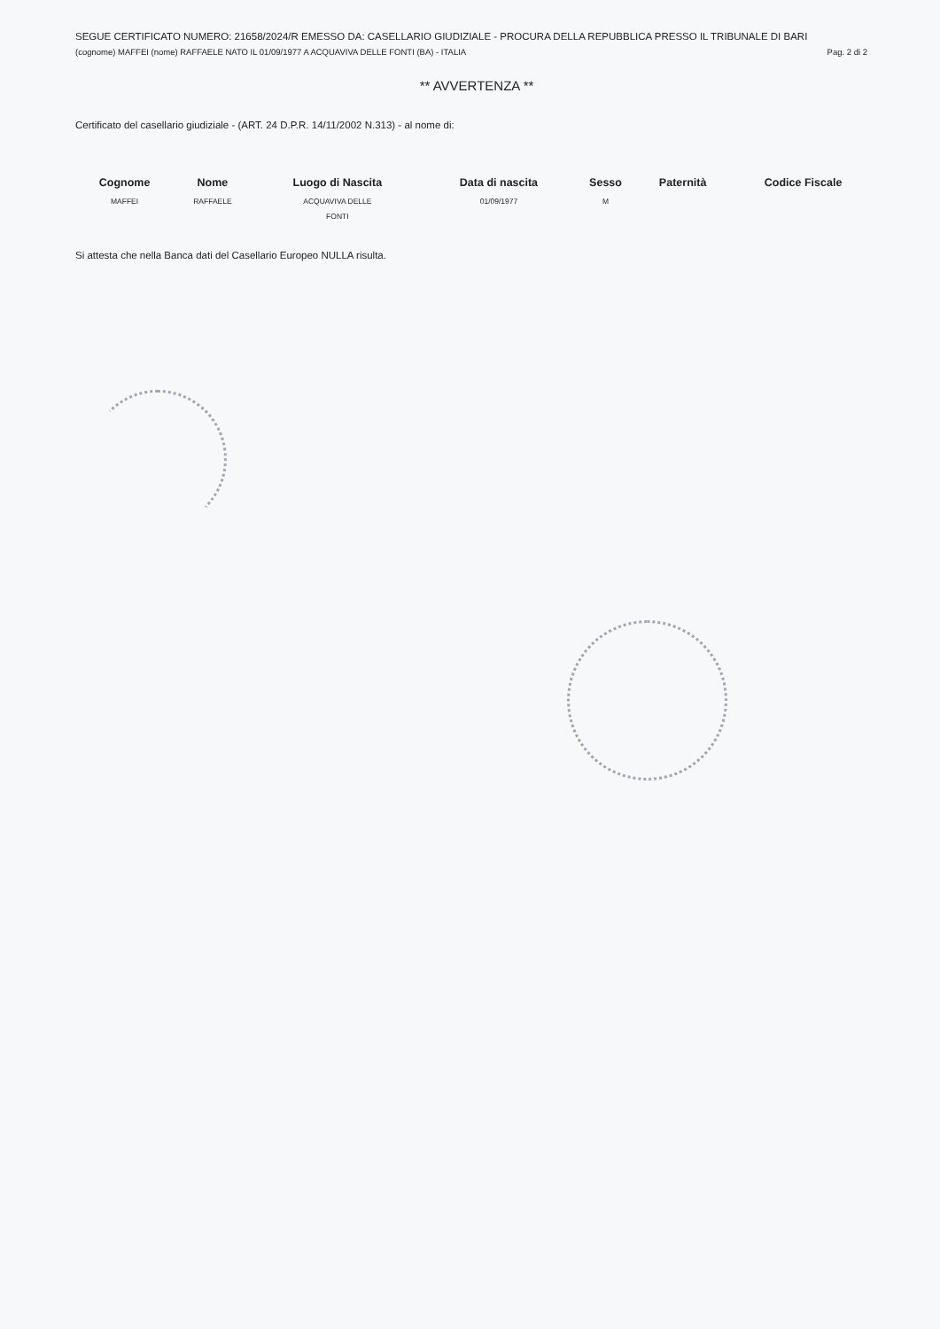SEGUE CERTIFICATO NUMERO: 21658/2024/R EMESSO DA: CASELLARIO GIUDIZIALE - PROCURA DELLA REPUBBLICA PRESSO IL TRIBUNALE DI BARI
(cognome) MAFFEI (nome) RAFFAELE NATO IL 01/09/1977 A ACQUAVIVA DELLE FONTI (BA) - ITALIA Pag. 2 di 2
** AVVERTENZA **
Certificato del casellario giudiziale - (ART. 24 D.P.R. 14/11/2002 N.313) - al nome di:
| Cognome | Nome | Luogo di Nascita | Data di nascita | Sesso | Paternità | Codice Fiscale |
| --- | --- | --- | --- | --- | --- | --- |
| MAFFEI | RAFFAELE | ACQUAVIVA DELLE FONTI | 01/09/1977 | M | | |
Si attesta che nella Banca dati del Casellario Europeo NULLA risulta.